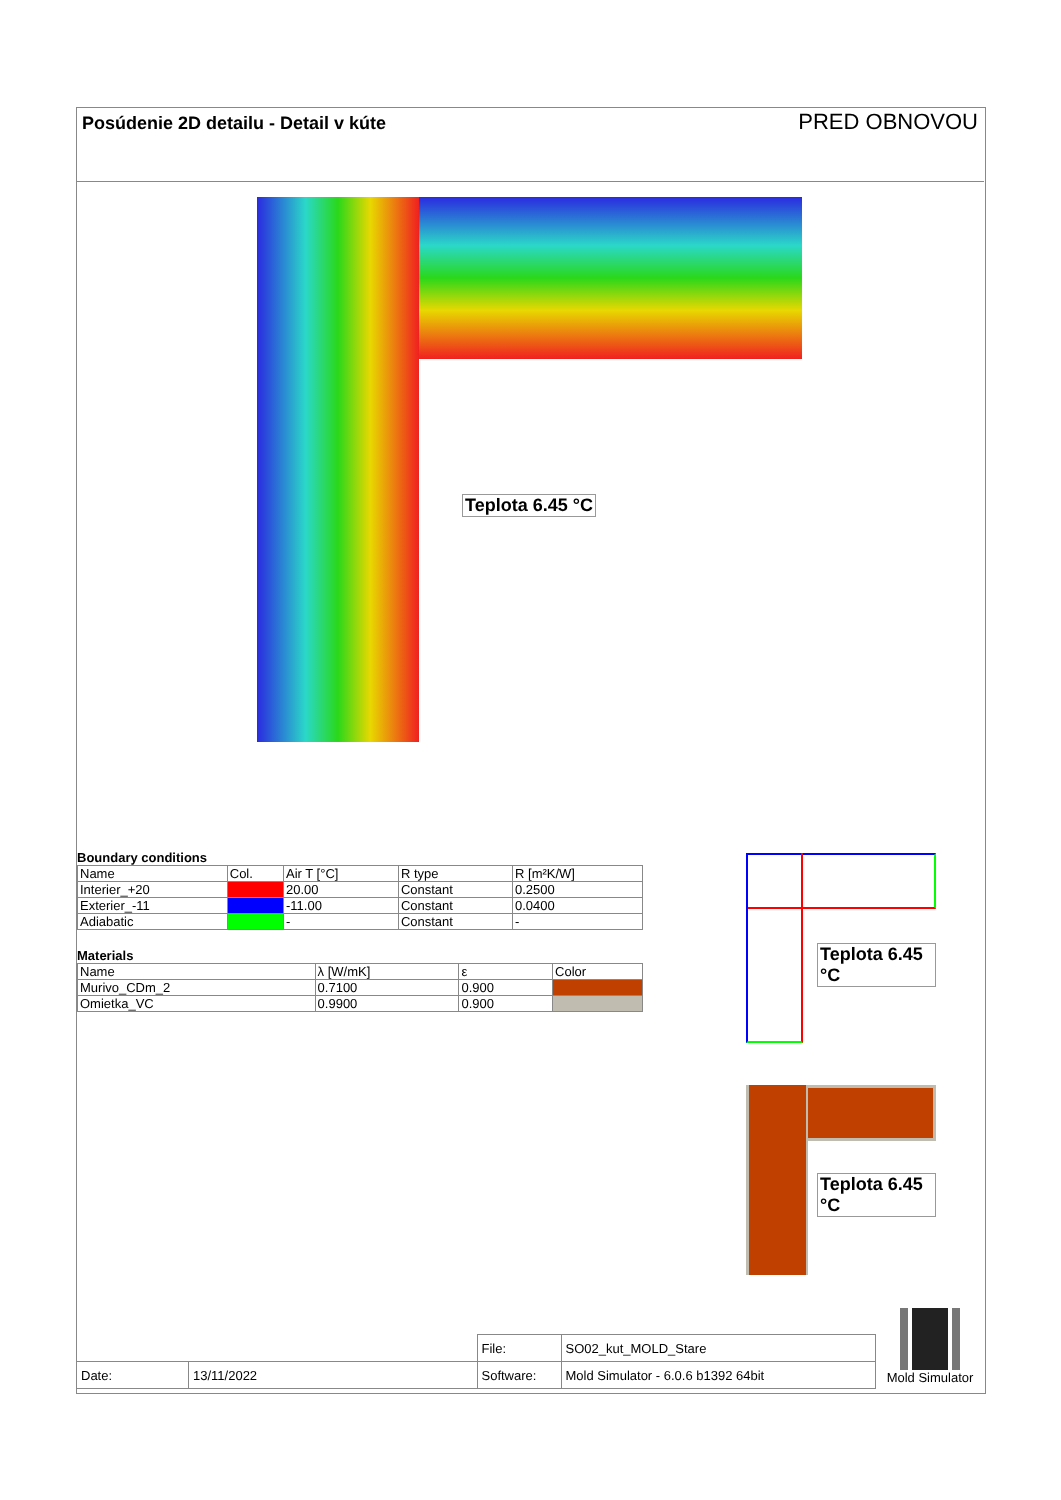Posúdenie 2D detailu - Detail v kúte
PRED OBNOVOU
Teplota 6.45 °C
Boundary conditions
| Name | Col. | Air T [°C] | R type | R [m²K/W] |
| Interier_+20 | | 20.00 | Constant | 0.2500 |
| Exterier_-11 | | -11.00 | Constant | 0.0400 |
| Adiabatic | | - | Constant | - |
Materials
| Name | λ [W/mK] | ε | Color |
| Murivo_CDm_2 | 0.7100 | 0.900 | |
| Omietka_VC | 0.9900 | 0.900 | |
Teplota 6.45 °C
Teplota 6.45 °C
| | | File: | SO02_kut_MOLD_Stare |
| Date: | 13/11/2022 | Software: | Mold Simulator - 6.0.6 b1392 64bit |
Mold Simulator